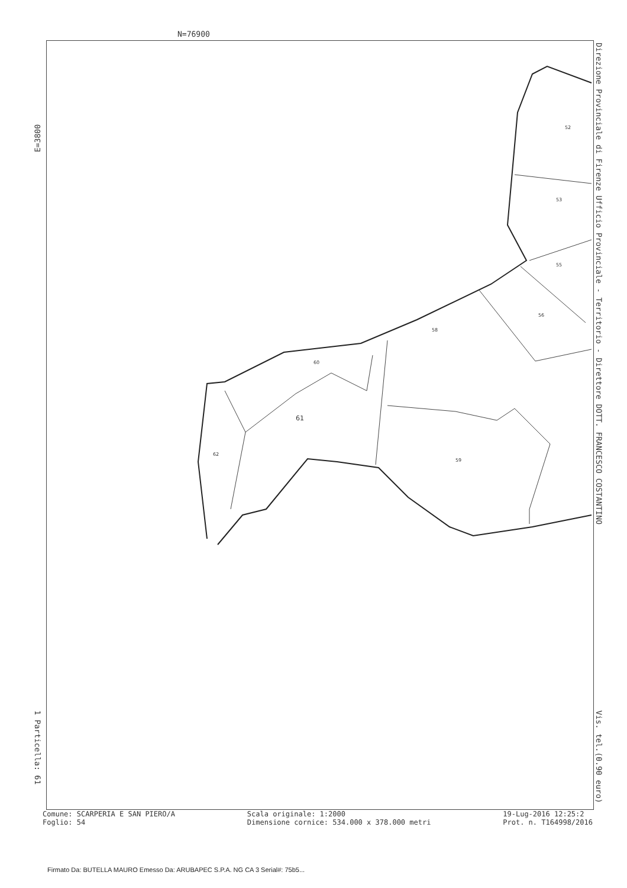N=76900
52
53
55
56
58
60
61
62
59
E=3800
1 Particella: 61
Direzione Provinciale di Firenze Ufficio Provinciale - Territorio - Direttore DOTT. FRANCESCO COSTANTINO
Vis. tel.(0.90 euro)
Comune: SCARPERIA E SAN PIERO/A
Foglio: 54
Scala originale: 1:2000
Dimensione cornice: 534.000 x 378.000 metri
19-Lug-2016 12:25:2
Prot. n. T164998/2016
Firmato Da: BUTELLA MAURO Emesso Da: ARUBAPEC S.P.A. NG CA 3 Serial#: 75b5...